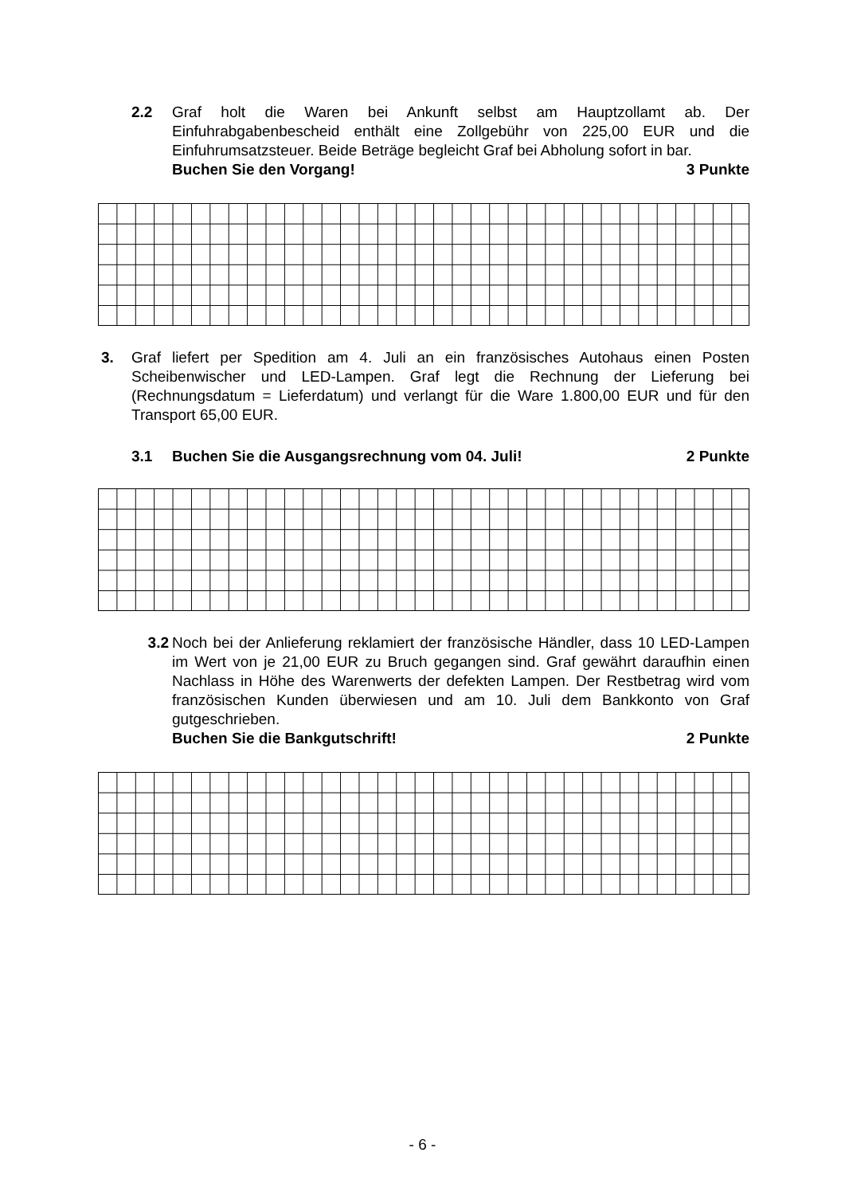2.2 Graf holt die Waren bei Ankunft selbst am Hauptzollamt ab. Der Einfuhrabgabenbescheid enthält eine Zollgebühr von 225,00 EUR und die Einfuhrumsatzsteuer. Beide Beträge begleicht Graf bei Abholung sofort in bar.
Buchen Sie den Vorgang! 3 Punkte
3. Graf liefert per Spedition am 4. Juli an ein französisches Autohaus einen Posten Scheibenwischer und LED-Lampen. Graf legt die Rechnung der Lieferung bei (Rechnungsdatum = Lieferdatum) und verlangt für die Ware 1.800,00 EUR und für den Transport 65,00 EUR.
3.1 Buchen Sie die Ausgangsrechnung vom 04. Juli! 2 Punkte
3.2 Noch bei der Anlieferung reklamiert der französische Händler, dass 10 LED-Lampen im Wert von je 21,00 EUR zu Bruch gegangen sind. Graf gewährt daraufhin einen Nachlass in Höhe des Warenwerts der defekten Lampen. Der Restbetrag wird vom französischen Kunden überwiesen und am 10. Juli dem Bankkonto von Graf gutgeschrieben.
Buchen Sie die Bankgutschrift! 2 Punkte
- 6 -